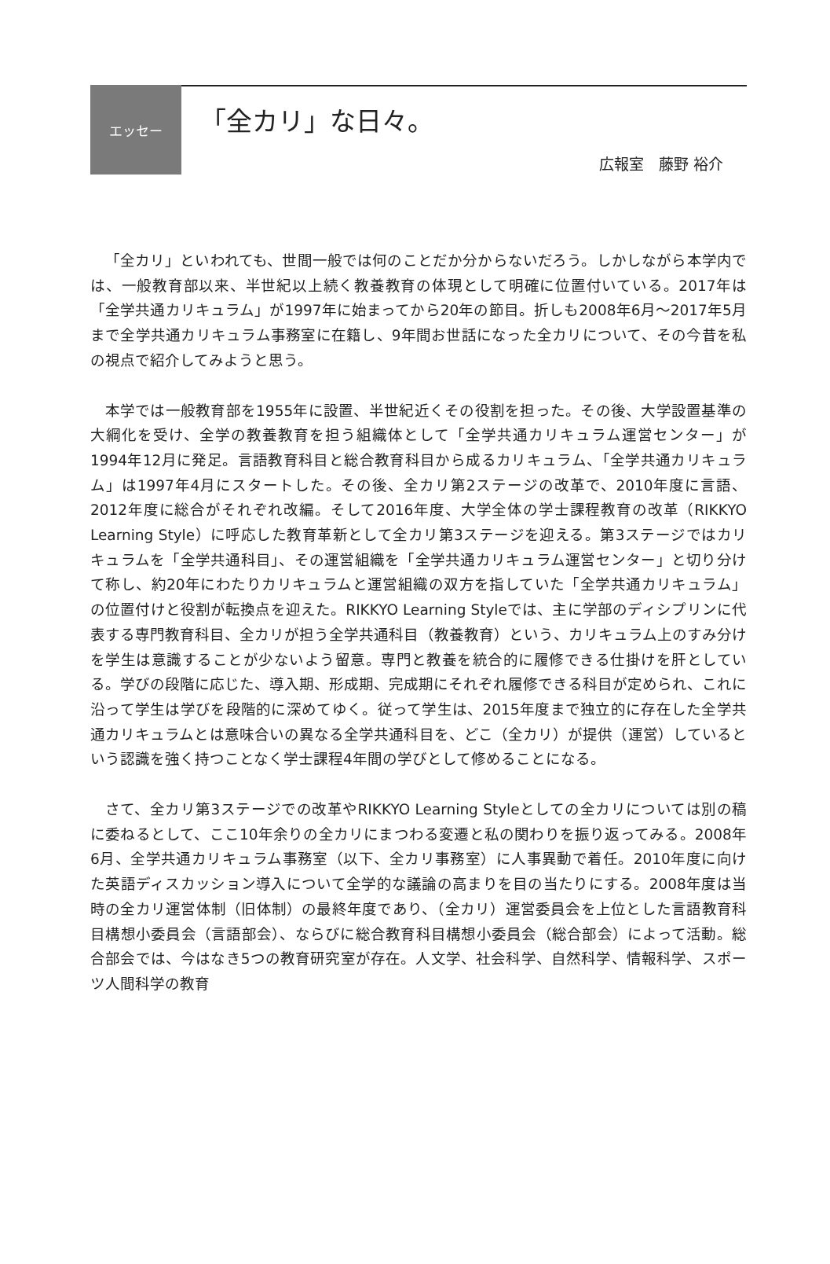エッセー
「全カリ」な日々。
広報室　藤野 裕介
「全カリ」といわれても、世間一般では何のことだか分からないだろう。しかしながら本学内では、一般教育部以来、半世紀以上続く教養教育の体現として明確に位置付いている。2017年は「全学共通カリキュラム」が1997年に始まってから20年の節目。折しも2008年6月～2017年5月まで全学共通カリキュラム事務室に在籍し、9年間お世話になった全カリについて、その今昔を私の視点で紹介してみようと思う。
本学では一般教育部を1955年に設置、半世紀近くその役割を担った。その後、大学設置基準の大綱化を受け、全学の教養教育を担う組織体として「全学共通カリキュラム運営センター」が1994年12月に発足。言語教育科目と総合教育科目から成るカリキュラム、「全学共通カリキュラム」は1997年4月にスタートした。その後、全カリ第2ステージの改革で、2010年度に言語、2012年度に総合がそれぞれ改編。そして2016年度、大学全体の学士課程教育の改革（RIKKYO Learning Style）に呼応した教育革新として全カリ第3ステージを迎える。第3ステージではカリキュラムを「全学共通科目」、その運営組織を「全学共通カリキュラム運営センター」と切り分けて称し、約20年にわたりカリキュラムと運営組織の双方を指していた「全学共通カリキュラム」の位置付けと役割が転換点を迎えた。RIKKYO Learning Styleでは、主に学部のディシプリンに代表する専門教育科目、全カリが担う全学共通科目（教養教育）という、カリキュラム上のすみ分けを学生は意識することが少ないよう留意。専門と教養を統合的に履修できる仕掛けを肝としている。学びの段階に応じた、導入期、形成期、完成期にそれぞれ履修できる科目が定められ、これに沿って学生は学びを段階的に深めてゆく。従って学生は、2015年度まで独立的に存在した全学共通カリキュラムとは意味合いの異なる全学共通科目を、どこ（全カリ）が提供（運営）しているという認識を強く持つことなく学士課程4年間の学びとして修めることになる。
さて、全カリ第3ステージでの改革やRIKKYO Learning Styleとしての全カリについては別の稿に委ねるとして、ここ10年余りの全カリにまつわる変遷と私の関わりを振り返ってみる。2008年6月、全学共通カリキュラム事務室（以下、全カリ事務室）に人事異動で着任。2010年度に向けた英語ディスカッション導入について全学的な議論の高まりを目の当たりにする。2008年度は当時の全カリ運営体制（旧体制）の最終年度であり、（全カリ）運営委員会を上位とした言語教育科目構想小委員会（言語部会）、ならびに総合教育科目構想小委員会（総合部会）によって活動。総合部会では、今はなき5つの教育研究室が存在。人文学、社会科学、自然科学、情報科学、スポーツ人間科学の教育